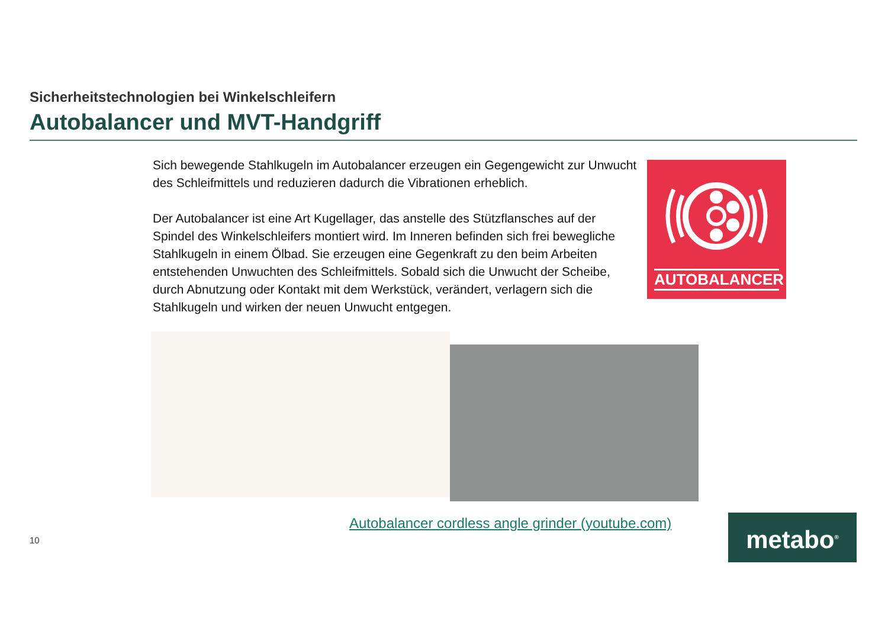Sicherheitstechnologien bei Winkelschleifern
Autobalancer und MVT-Handgriff
Sich bewegende Stahlkugeln im Autobalancer erzeugen ein Gegengewicht zur Unwucht des Schleifmittels und reduzieren dadurch die Vibrationen erheblich.
Der Autobalancer ist eine Art Kugellager, das anstelle des Stützflansches auf der Spindel des Winkelschleifers montiert wird. Im Inneren befinden sich frei bewegliche Stahlkugeln in einem Ölbad. Sie erzeugen eine Gegenkraft zu den beim Arbeiten entstehenden Unwuchten des Schleifmittels. Sobald sich die Unwucht der Scheibe, durch Abnutzung oder Kontakt mit dem Werkstück, verändert, verlagern sich die Stahlkugeln und wirken der neuen Unwucht entgegen.
AUTOBALANCER
Autobalancer cordless angle grinder (youtube.com)
10 metabo<sup>®</sup>